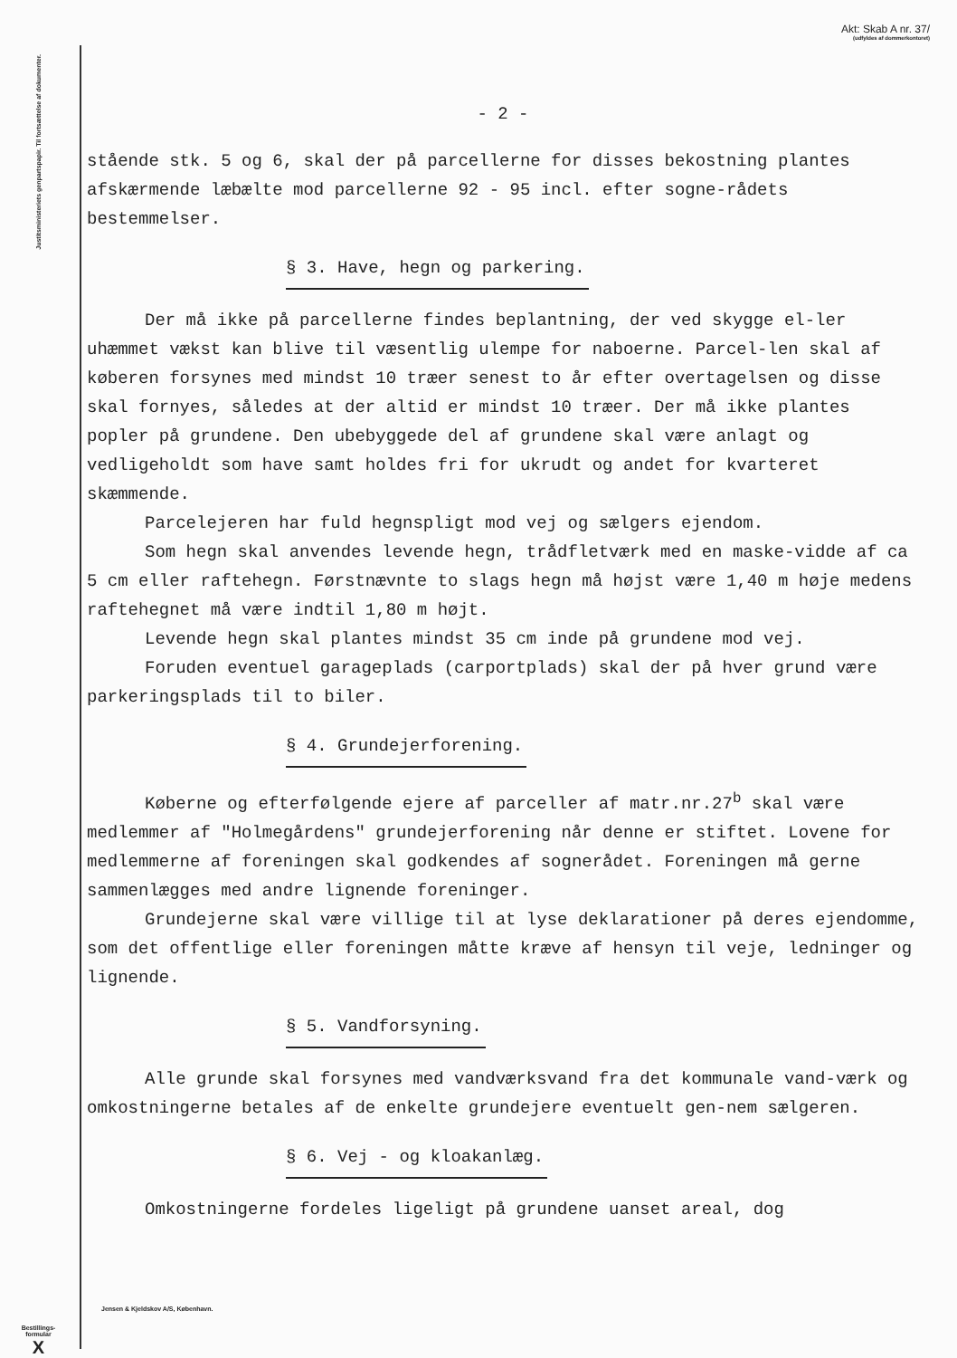Akt: Skab A nr. 37/
(udfyldes af dommerkontoret)
Justitsministeriets genpartspapir. Til fortsættelse af dokumenter.
Bestillings-
formular
X
- 2 -
stående stk. 5 og 6, skal der på parcellerne for disses bekostning plantes afskærmende læbælte mod parcellerne 92 - 95 incl. efter sogne-rådets bestemmelser.
§ 3. Have, hegn og parkering.
Der må ikke på parcellerne findes beplantning, der ved skygge el-ler uhæmmet vækst kan blive til væsentlig ulempe for naboerne. Parcel-len skal af køberen forsynes med mindst 10 træer senest to år efter overtagelsen og disse skal fornyes, således at der altid er mindst 10 træer. Der må ikke plantes popler på grundene. Den ubebyggede del af grundene skal være anlagt og vedligeholdt som have samt holdes fri for ukrudt og andet for kvarteret skæmmende.
Parcelejeren har fuld hegnspligt mod vej og sælgers ejendom.
Som hegn skal anvendes levende hegn, trådfletværk med en maske-vidde af ca 5 cm eller raftehegn. Førstnævnte to slags hegn må højst være 1,40 m høje medens raftehegnet må være indtil 1,80 m højt.
Levende hegn skal plantes mindst 35 cm inde på grundene mod vej.
Foruden eventuel garageplads (carportplads) skal der på hver grund være parkeringsplads til to biler.
§ 4. Grundejerforening.
Køberne og efterfølgende ejere af parceller af matr.nr.27<sup>b</sup> skal være medlemmer af "Holmegårdens" grundejerforening når denne er stiftet. Lovene for medlemmerne af foreningen skal godkendes af sognerådet. Foreningen må gerne sammenlægges med andre lignende foreninger.
Grundejerne skal være villige til at lyse deklarationer på deres ejendomme, som det offentlige eller foreningen måtte kræve af hensyn til veje, ledninger og lignende.
§ 5. Vandforsyning.
Alle grunde skal forsynes med vandværksvand fra det kommunale vand-værk og omkostningerne betales af de enkelte grundejere eventuelt gen-nem sælgeren.
§ 6. Vej - og kloakanlæg.
Omkostningerne fordeles ligeligt på grundene uanset areal, dog
Jensen & Kjeldskov A/S, København.